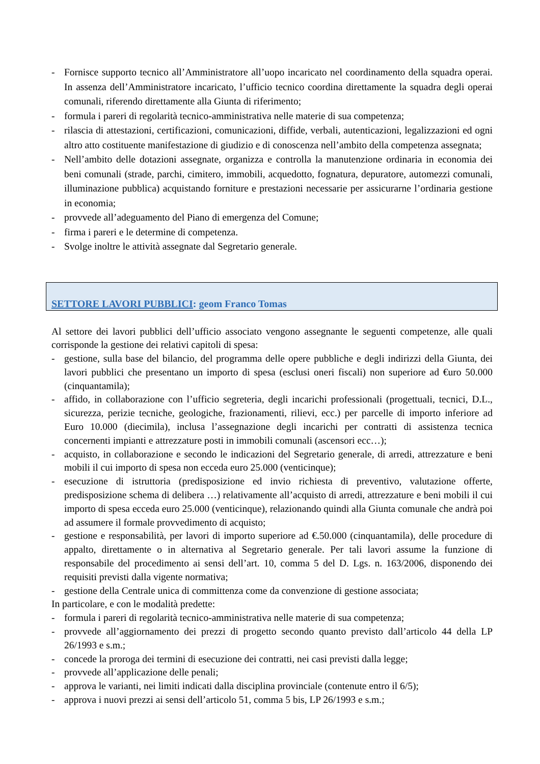- Fornisce supporto tecnico all’Amministratore all’uopo incaricato nel coordinamento della squadra operai. In assenza dell’Amministratore incaricato, l’ufficio tecnico coordina direttamente la squadra degli operai comunali, riferendo direttamente alla Giunta di riferimento;
- formula i pareri di regolarità tecnico-amministrativa nelle materie di sua competenza;
- rilascia di attestazioni, certificazioni, comunicazioni, diffide, verbali, autenticazioni, legalizzazioni ed ogni altro atto costituente manifestazione di giudizio e di conoscenza nell’ambito della competenza assegnata;
- Nell’ambito delle dotazioni assegnate, organizza e controlla la manutenzione ordinaria in economia dei beni comunali (strade, parchi, cimitero, immobili, acquedotto, fognatura, depuratore, automezzi comunali, illuminazione pubblica) acquistando forniture e prestazioni necessarie per assicurarne l’ordinaria gestione in economia;
- provvede all’adeguamento del Piano di emergenza del Comune;
- firma i pareri e le determine di competenza.
- Svolge inoltre le attività assegnate dal Segretario generale.
SETTORE LAVORI PUBBLICI: geom Franco Tomas
Al settore dei lavori pubblici dell’ufficio associato vengono assegnante le seguenti competenze, alle quali corrisponde la gestione dei relativi capitoli di spesa:
- gestione, sulla base del bilancio, del programma delle opere pubbliche e degli indirizzi della Giunta, dei lavori pubblici che presentano un importo di spesa (esclusi oneri fiscali) non superiore ad €uro 50.000 (cinquantamila);
- affido, in collaborazione con l’ufficio segreteria, degli incarichi professionali (progettuali, tecnici, D.L., sicurezza, perizie tecniche, geologiche, frazionamenti, rilievi, ecc.) per parcelle di importo inferiore ad Euro 10.000 (diecimila), inclusa l’assegnazione degli incarichi per contratti di assistenza tecnica concernenti impianti e attrezzature posti in immobili comunali (ascensori ecc…);
- acquisto, in collaborazione e secondo le indicazioni del Segretario generale, di arredi, attrezzature e beni mobili il cui importo di spesa non ecceda euro 25.000 (venticinque);
- esecuzione di istruttoria (predisposizione ed invio richiesta di preventivo, valutazione offerte, predisposizione schema di delibera …) relativamente all’acquisto di arredi, attrezzature e beni mobili il cui importo di spesa ecceda euro 25.000 (venticinque), relazionando quindi alla Giunta comunale che andrà poi ad assumere il formale provvedimento di acquisto;
- gestione e responsabilità, per lavori di importo superiore ad €.50.000 (cinquantamila), delle procedure di appalto, direttamente o in alternativa al Segretario generale. Per tali lavori assume la funzione di responsabile del procedimento ai sensi dell’art. 10, comma 5 del D. Lgs. n. 163/2006, disponendo dei requisiti previsti dalla vigente normativa;
- gestione della Centrale unica di committenza come da convenzione di gestione associata;
In particolare, e con le modalità predette:
- formula i pareri di regolarità tecnico-amministrativa nelle materie di sua competenza;
- provvede all’aggiornamento dei prezzi di progetto secondo quanto previsto dall’articolo 44 della LP 26/1993 e s.m.;
- concede la proroga dei termini di esecuzione dei contratti, nei casi previsti dalla legge;
- provvede all’applicazione delle penali;
- approva le varianti, nei limiti indicati dalla disciplina provinciale (contenute entro il 6/5);
- approva i nuovi prezzi ai sensi dell’articolo 51, comma 5 bis, LP 26/1993 e s.m.;